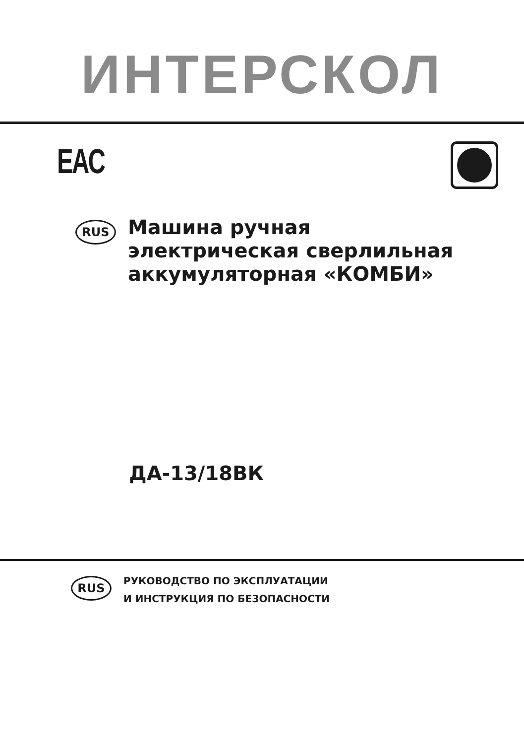ИНТЕРСКОЛ
EAC
RUS
Машина ручная
электрическая сверлильная
аккумуляторная «КОМБИ»
ДА-13/18ВК
RUS
РУКОВОДСТВО ПО ЭКСПЛУАТАЦИИ
И ИНСТРУКЦИЯ ПО БЕЗОПАСНОСТИ